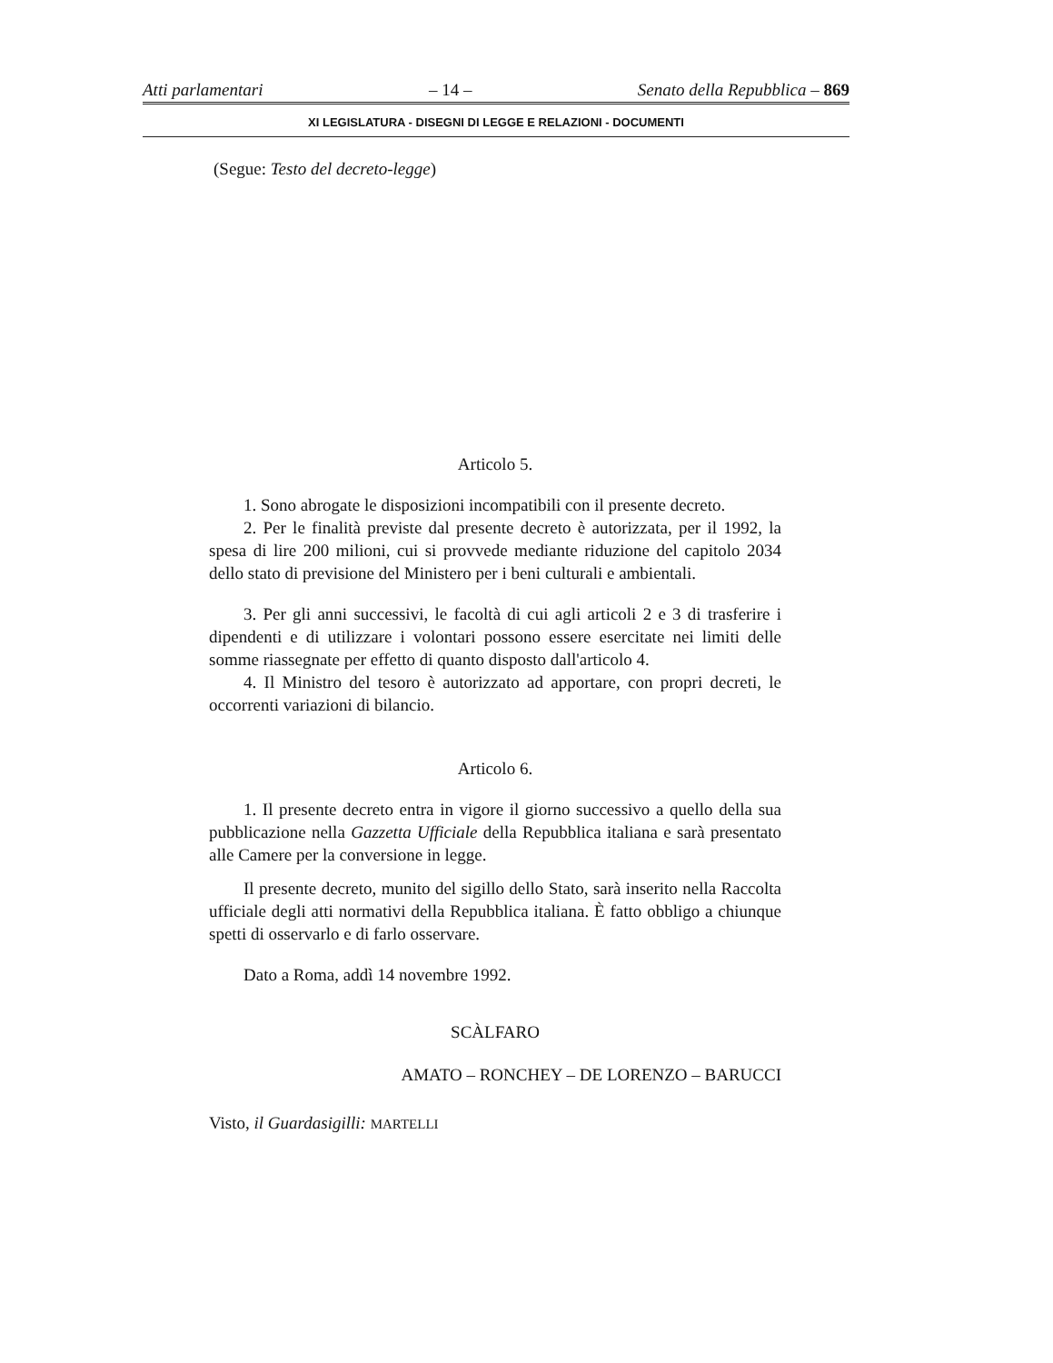Atti parlamentari – 14 – Senato della Repubblica – 869
XI LEGISLATURA - DISEGNI DI LEGGE E RELAZIONI - DOCUMENTI
(Segue: Testo del decreto-legge)
Articolo 5.
1. Sono abrogate le disposizioni incompatibili con il presente decreto.
2. Per le finalità previste dal presente decreto è autorizzata, per il 1992, la spesa di lire 200 milioni, cui si provvede mediante riduzione del capitolo 2034 dello stato di previsione del Ministero per i beni culturali e ambientali.
3. Per gli anni successivi, le facoltà di cui agli articoli 2 e 3 di trasferire i dipendenti e di utilizzare i volontari possono essere esercitate nei limiti delle somme riassegnate per effetto di quanto disposto dall'articolo 4.
4. Il Ministro del tesoro è autorizzato ad apportare, con propri decreti, le occorrenti variazioni di bilancio.
Articolo 6.
1. Il presente decreto entra in vigore il giorno successivo a quello della sua pubblicazione nella Gazzetta Ufficiale della Repubblica italiana e sarà presentato alle Camere per la conversione in legge.
Il presente decreto, munito del sigillo dello Stato, sarà inserito nella Raccolta ufficiale degli atti normativi della Repubblica italiana. È fatto obbligo a chiunque spetti di osservarlo e di farlo osservare.
Dato a Roma, addì 14 novembre 1992.
SCÀLFARO
AMATO – RONCHEY – DE LORENZO – BARUCCI
Visto, il Guardasigilli: MARTELLI